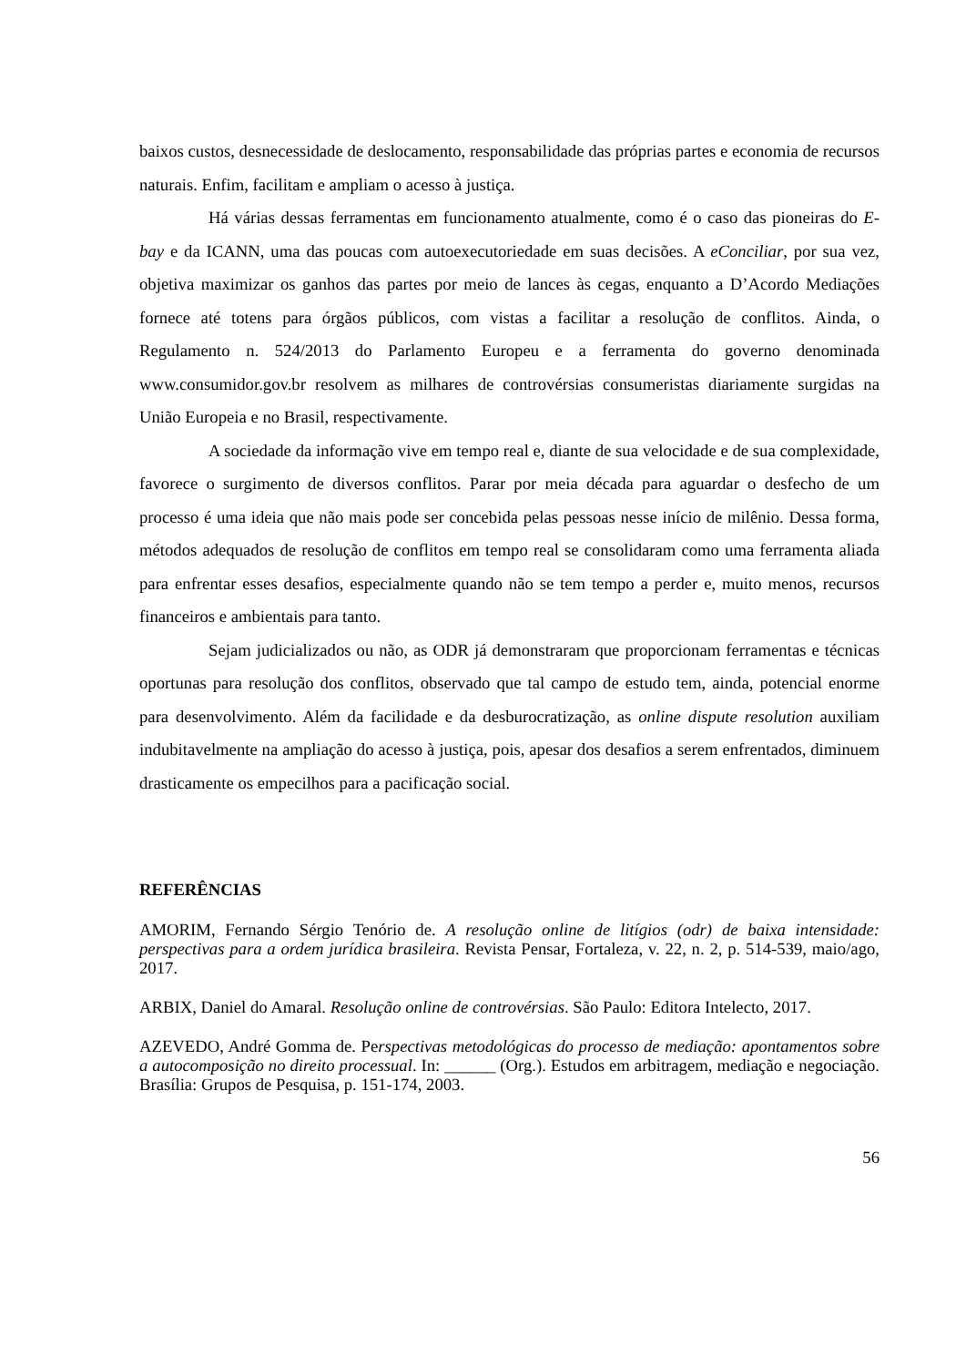baixos custos, desnecessidade de deslocamento, responsabilidade das próprias partes e economia de recursos naturais. Enfim, facilitam e ampliam o acesso à justiça.
Há várias dessas ferramentas em funcionamento atualmente, como é o caso das pioneiras do E-bay e da ICANN, uma das poucas com autoexecutoriedade em suas decisões. A eConciliar, por sua vez, objetiva maximizar os ganhos das partes por meio de lances às cegas, enquanto a D’Acordo Mediações fornece até totens para órgãos públicos, com vistas a facilitar a resolução de conflitos. Ainda, o Regulamento n. 524/2013 do Parlamento Europeu e a ferramenta do governo denominada www.consumidor.gov.br resolvem as milhares de controvérsias consumeristas diariamente surgidas na União Europeia e no Brasil, respectivamente.
A sociedade da informação vive em tempo real e, diante de sua velocidade e de sua complexidade, favorece o surgimento de diversos conflitos. Parar por meia década para aguardar o desfecho de um processo é uma ideia que não mais pode ser concebida pelas pessoas nesse início de milênio. Dessa forma, métodos adequados de resolução de conflitos em tempo real se consolidaram como uma ferramenta aliada para enfrentar esses desafios, especialmente quando não se tem tempo a perder e, muito menos, recursos financeiros e ambientais para tanto.
Sejam judicializados ou não, as ODR já demonstraram que proporcionam ferramentas e técnicas oportunas para resolução dos conflitos, observado que tal campo de estudo tem, ainda, potencial enorme para desenvolvimento. Além da facilidade e da desburocratização, as online dispute resolution auxiliam indubitavelmente na ampliação do acesso à justiça, pois, apesar dos desafios a serem enfrentados, diminuem drasticamente os empecilhos para a pacificação social.
REFERÊNCIAS
AMORIM, Fernando Sérgio Tenório de. A resolução online de litígios (odr) de baixa intensidade: perspectivas para a ordem jurídica brasileira. Revista Pensar, Fortaleza, v. 22, n. 2, p. 514-539, maio/ago, 2017.
ARBIX, Daniel do Amaral. Resolução online de controvérsias. São Paulo: Editora Intelecto, 2017.
AZEVEDO, André Gomma de. Perspectivas metodológicas do processo de mediação: apontamentos sobre a autocomposição no direito processual. In: ______ (Org.). Estudos em arbitragem, mediação e negociação. Brasília: Grupos de Pesquisa, p. 151-174, 2003.
56